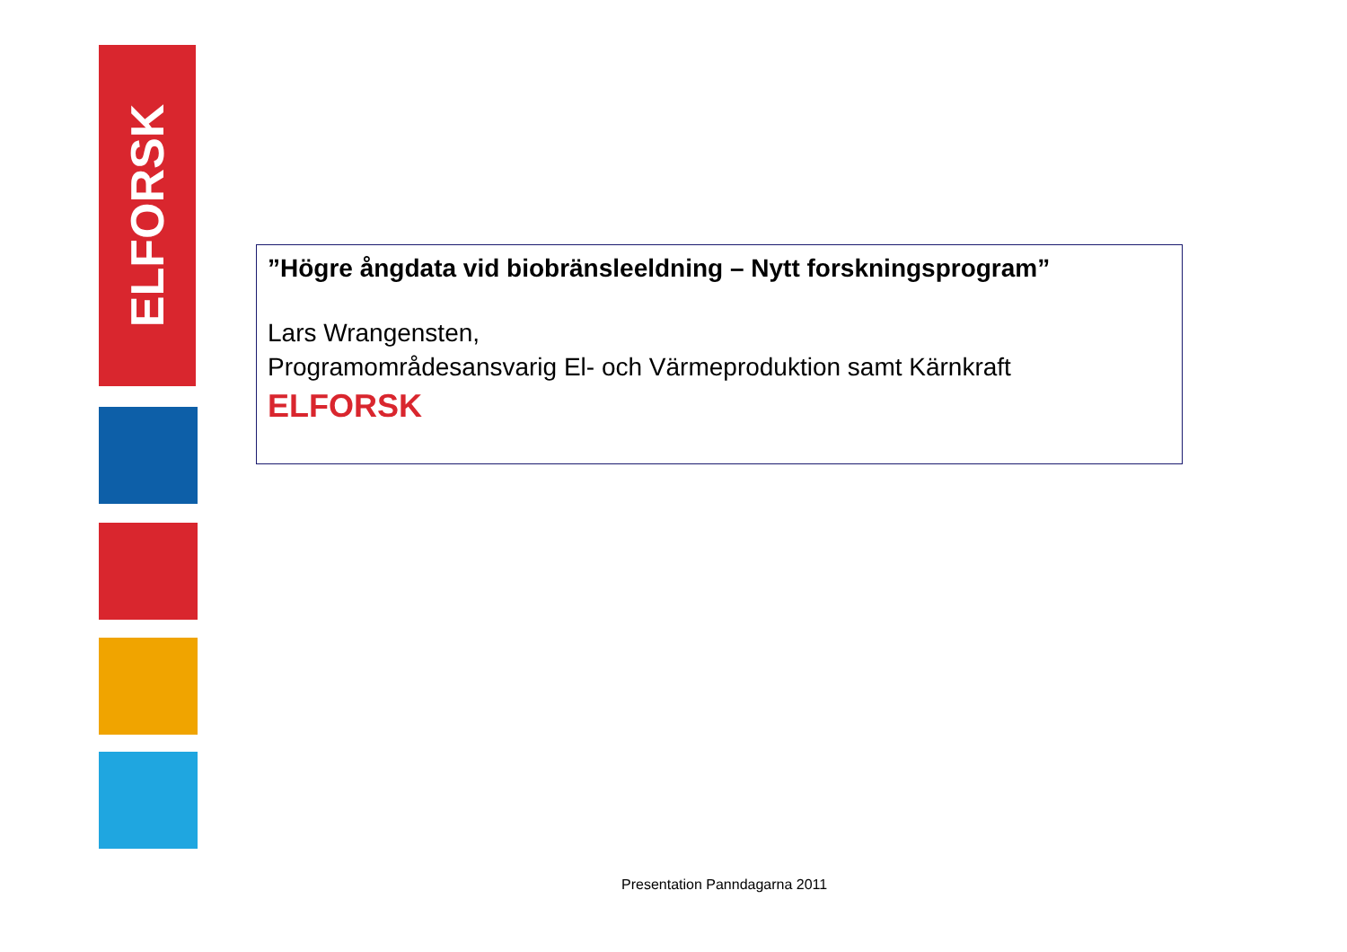ELFORSK
”Högre ångdata vid biobränsleeldning – Nytt forskningsprogram”
Lars Wrangensten,
Programområdesansvarig El- och Värmeproduktion samt Kärnkraft
ELFORSK
Presentation Panndagarna 2011